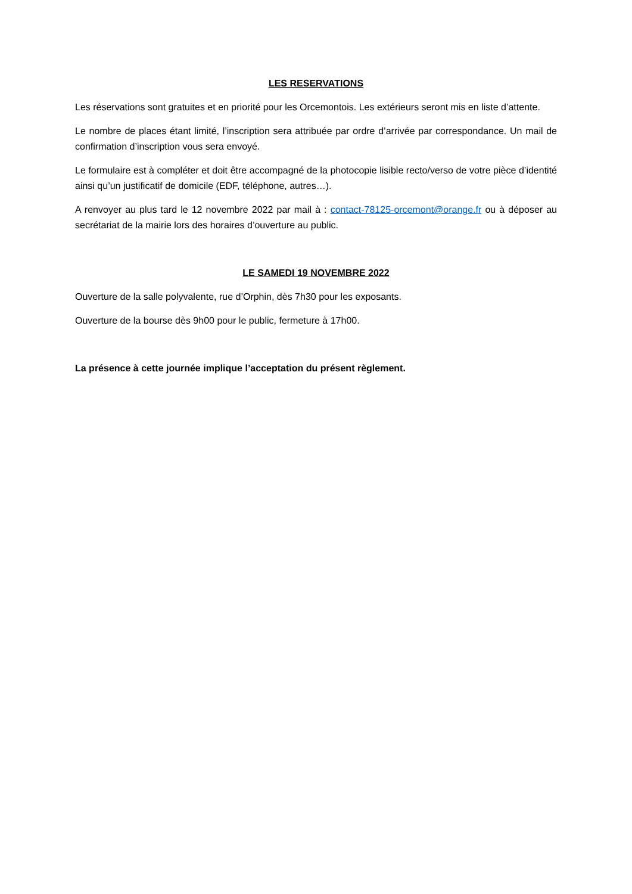LES RESERVATIONS
Les réservations sont gratuites et en priorité pour les Orcemontois. Les extérieurs seront mis en liste d’attente.
Le nombre de places étant limité, l’inscription sera attribuée par ordre d’arrivée par correspondance. Un mail de confirmation d’inscription vous sera envoyé.
Le formulaire est à compléter et doit être accompagné de la photocopie lisible recto/verso de votre pièce d’identité ainsi qu’un justificatif de domicile (EDF, téléphone, autres…).
A renvoyer au plus tard le 12 novembre 2022 par mail à : contact-78125-orcemont@orange.fr ou à déposer au secrétariat de la mairie lors des horaires d’ouverture au public.
LE SAMEDI 19 NOVEMBRE 2022
Ouverture de la salle polyvalente, rue d’Orphin, dès 7h30 pour les exposants.
Ouverture de la bourse dès 9h00 pour le public, fermeture à 17h00.
La présence à cette journée implique l’acceptation du présent règlement.